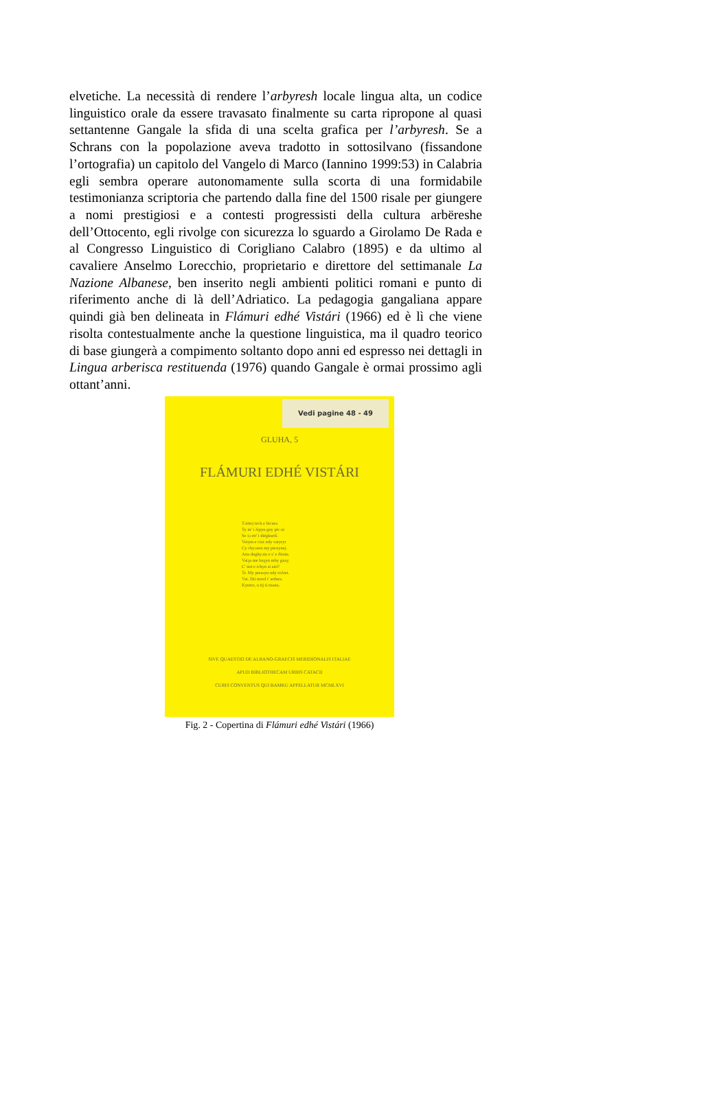elvetiche. La necessità di rendere l’arbyresh locale lingua alta, un codice linguistico orale da essere travasato finalmente su carta ripropone al quasi settantenne Gangale la sfida di una scelta grafica per l’arbyresh. Se a Schrans con la popolazione aveva tradotto in sottosilvano (fissandone l’ortografia) un capitolo del Vangelo di Marco (Iannino 1999:53) in Calabria egli sembra operare autonomamente sulla scorta di una formidabile testimonianza scriptoria che partendo dalla fine del 1500 risale per giungere a nomi prestigiosi e a contesti progressisti della cultura arbëreshe dell’Ottocento, egli rivolge con sicurezza lo sguardo a Girolamo De Rada e al Congresso Linguistico di Corigliano Calabro (1895) e da ultimo al cavaliere Anselmo Lorecchio, proprietario e direttore del settimanale La Nazione Albanese, ben inserito negli ambienti politici romani e punto di riferimento anche di là dell’Adriatico. La pedagogia gangaliana appare quindi già ben delineata in Flámuri edhé Vistári (1966) ed è lì che viene risolta contestualmente anche la questione linguistica, ma il quadro teorico di base giungerà a compimento soltanto dopo anni ed espresso nei dettagli in Lingua arberisca restituenda (1976) quando Gangale è ormai prossimo agli ottant’anni.
Vedi pagine 48 - 49
GLUHA, 5
FLÁMURI EDHÉ VISTÁRI
Tɔittej tech e bicura
Ty m' i λipyn gny pic ui
Se iɔ ett' i diégkuriš.
Vetym e cioi ndy vatyryt
Cy chyɔeen my piexynej.
Atta dughyɔin e s' e ðóoin.
Vaiȝa me buȝyn mby gxaȝ:
C' úot e ichyn si airi?
Tr. My pressyn ndy roλiet.
Vai. Dii mool t' ardura
Kyntro, u tij ti riuata.
SIVE QUAESTIO DE ALBANO-GRAECIS MERIDIONALIS ITALIAE
APUD BIBLIOTHECAM URBIS CATACII
CURIS CONVENTUS QUI BAMKU APPELLATUR MCMLXVI
Fig. 2 - Copertina di Flámuri edhé Vistári (1966)